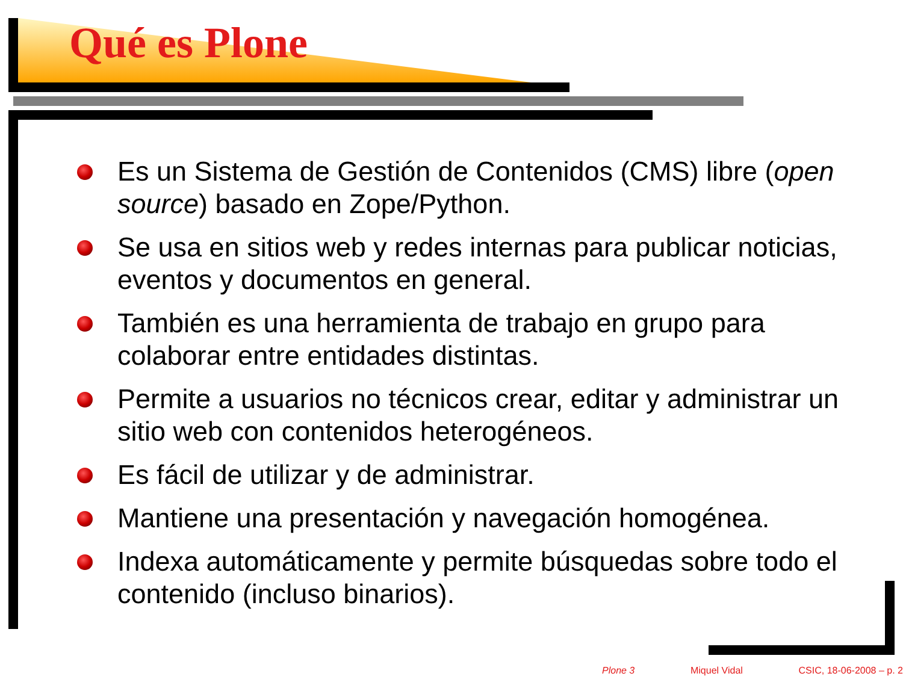Qué es Plone
Es un Sistema de Gestión de Contenidos (CMS) libre (open source) basado en Zope/Python.
Se usa en sitios web y redes internas para publicar noticias, eventos y documentos en general.
También es una herramienta de trabajo en grupo para colaborar entre entidades distintas.
Permite a usuarios no técnicos crear, editar y administrar un sitio web con contenidos heterogéneos.
Es fácil de utilizar y de administrar.
Mantiene una presentación y navegación homogénea.
Indexa automáticamente y permite búsquedas sobre todo el contenido (incluso binarios).
Plone 3 Miquel Vidal CSIC, 18-06-2008 – p. 2